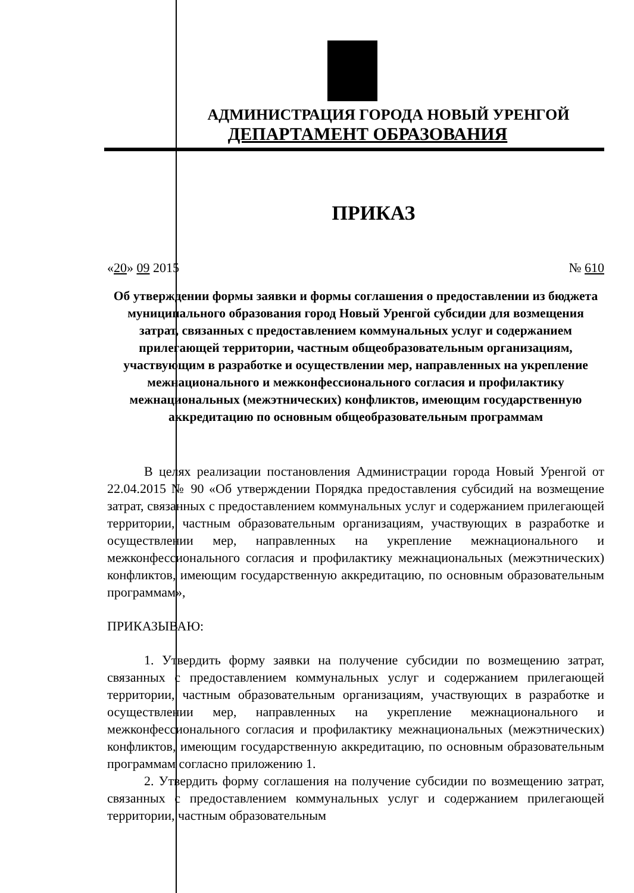АДМИНИСТРАЦИЯ ГОРОДА НОВЫЙ УРЕНГОЙ
ДЕПАРТАМЕНТ ОБРАЗОВАНИЯ
ПРИКАЗ
«20» 09 2015 № 610
Об утверждении формы заявки и формы соглашения о предоставлении из бюджета муниципального образования город Новый Уренгой субсидии для возмещения затрат, связанных с предоставлением коммунальных услуг и содержанием прилегающей территории, частным общеобразовательным организациям, участвующим в разработке и осуществлении мер, направленных на укрепление межнационального и межконфессионального согласия и профилактику межнациональных (межэтнических) конфликтов, имеющим государственную аккредитацию по основным общеобразовательным программам
В целях реализации постановления Администрации города Новый Уренгой от 22.04.2015 № 90 «Об утверждении Порядка предоставления субсидий на возмещение затрат, связанных с предоставлением коммунальных услуг и содержанием прилегающей территории, частным образовательным организациям, участвующих в разработке и осуществлении мер, направленных на укрепление межнационального и межконфессионального согласия и профилактику межнациональных (межэтнических) конфликтов, имеющим государственную аккредитацию, по основным образовательным программам»,
ПРИКАЗЫВАЮ:
1. Утвердить форму заявки на получение субсидии по возмещению затрат, связанных с предоставлением коммунальных услуг и содержанием прилегающей территории, частным образовательным организациям, участвующих в разработке и осуществлении мер, направленных на укрепление межнационального и межконфессионального согласия и профилактику межнациональных (межэтнических) конфликтов, имеющим государственную аккредитацию, по основным образовательным программам согласно приложению 1.
2. Утвердить форму соглашения на получение субсидии по возмещению затрат, связанных с предоставлением коммунальных услуг и содержанием прилегающей территории, частным образовательным